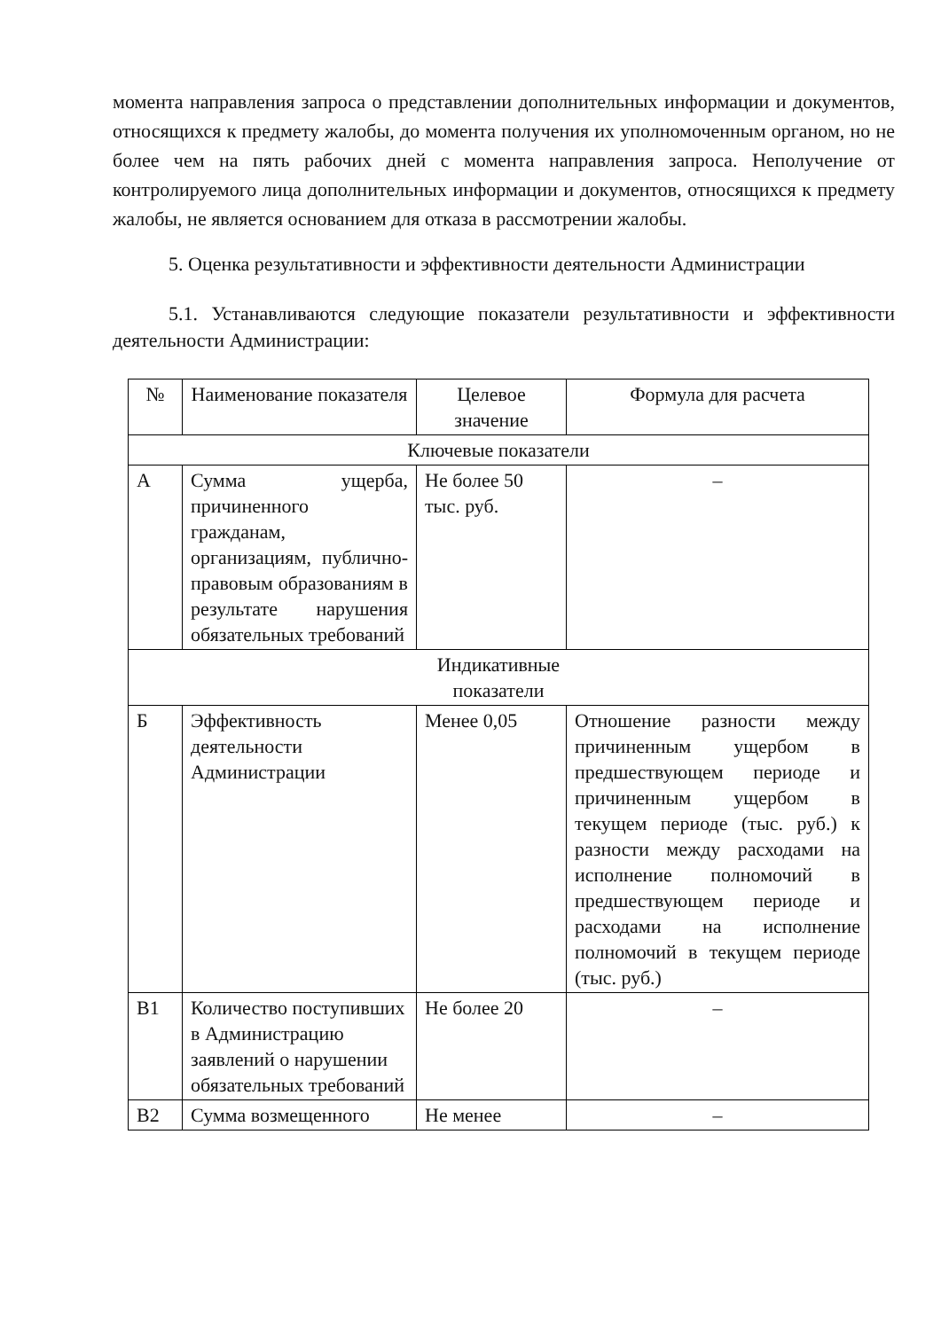момента направления запроса о представлении дополнительных информации и документов, относящихся к предмету жалобы, до момента получения их уполномоченным органом, но не более чем на пять рабочих дней с момента направления запроса. Неполучение от контролируемого лица дополнительных информации и документов, относящихся к предмету жалобы, не является основанием для отказа в рассмотрении жалобы.
5. Оценка результативности и эффективности деятельности Администрации
5.1. Устанавливаются следующие показатели результативности и эффективности деятельности Администрации:
| № | Наименование показателя | Целевое значение | Формула для расчета |
| --- | --- | --- | --- |
| Ключевые показатели | | | |
| А | Сумма ущерба, причиненного гражданам, организациям, публично- правовым образованиям в результате нарушения обязательных требований | Не более 50 тыс. руб. | – |
| Индикативные показатели | | | |
| Б | Эффективность деятельности Администрации | Менее 0,05 | Отношение разности между причиненным ущербом в предшествующем периоде и причиненным ущербом в текущем периоде (тыс. руб.) к разности между расходами на исполнение полномочий в предшествующем периоде и расходами на исполнение полномочий в текущем периоде (тыс. руб.) |
| В1 | Количество поступивших в Администрацию заявлений о нарушении обязательных требований | Не более 20 | – |
| В2 | Сумма возмещенного | Не менее | – |